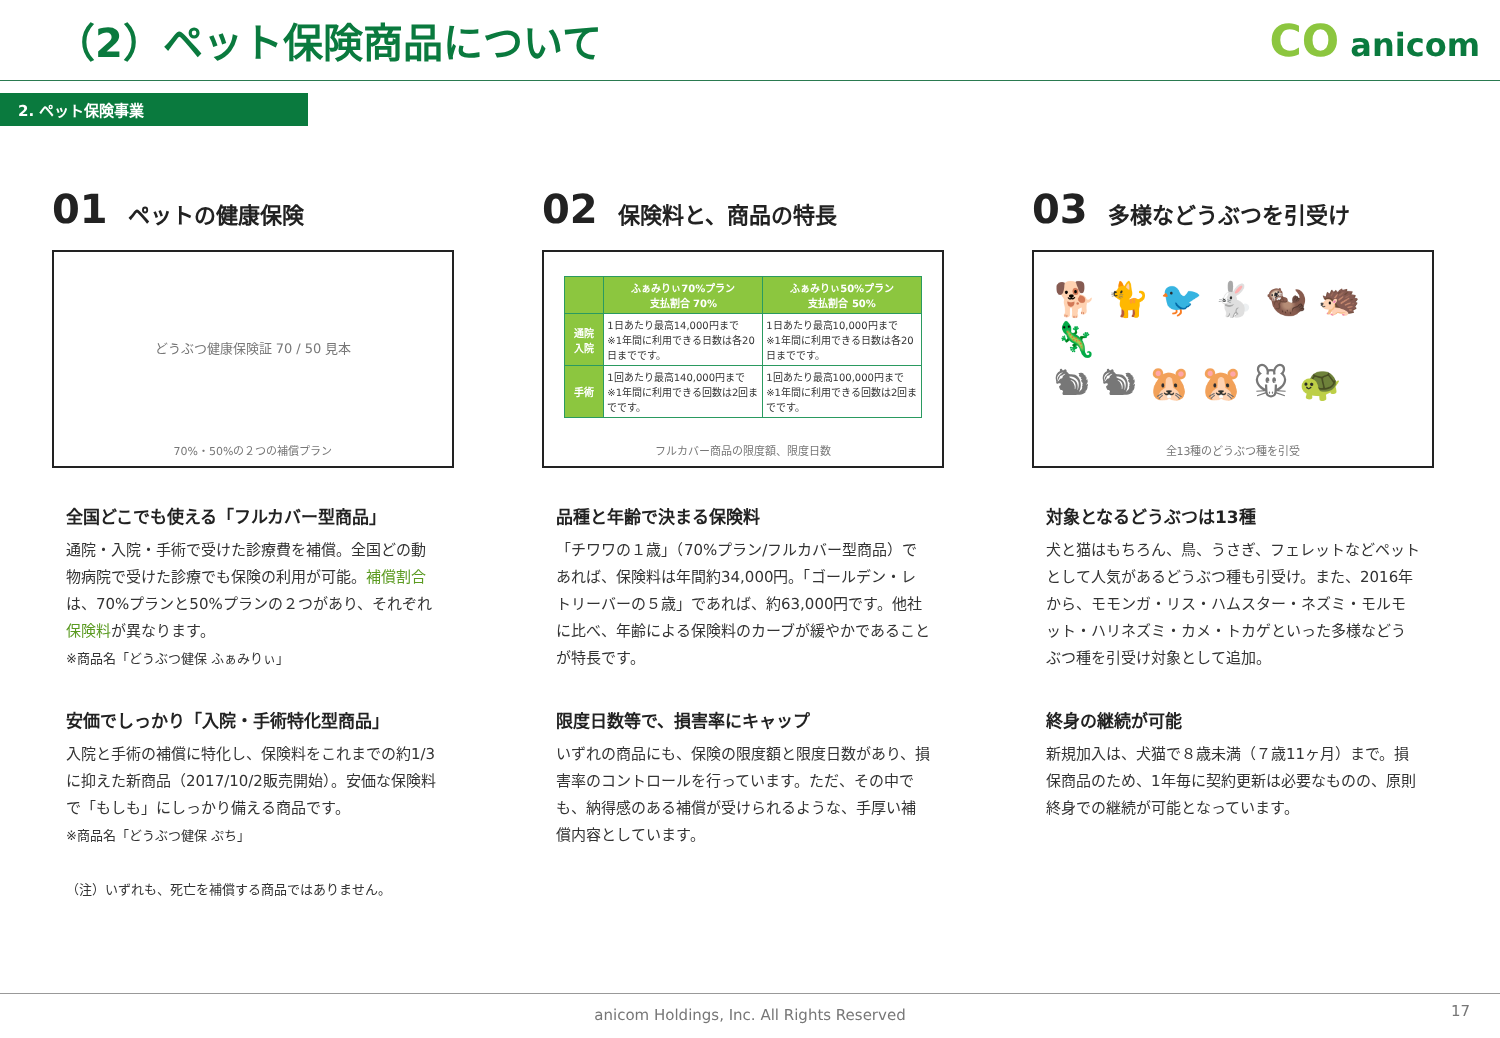（2）ペット保険商品について CO anicom
2. ペット保険事業
01 ペットの健康保険
どうぶつ健康保険証 70 / 50 見本
70%・50%の２つの補償プラン
全国どこでも使える「フルカバー型商品」
通院・入院・手術で受けた診療費を補償。全国どの動物病院で受けた診療でも保険の利用が可能。補償割合は、70%プランと50%プランの２つがあり、それぞれ保険料が異なります。
※商品名「どうぶつ健保 ふぁみりぃ」
安価でしっかり「入院・手術特化型商品」
入院と手術の補償に特化し、保険料をこれまでの約1/3に抑えた新商品（2017/10/2販売開始）。安価な保険料で「もしも」にしっかり備える商品です。
※商品名「どうぶつ健保 ぷち」
（注）いずれも、死亡を補償する商品ではありません。
02 保険料と、商品の特長
| | ふぁみりぃ70%プラン 支払割合 70% | ふぁみりぃ50%プラン 支払割合 50% |
| --- | --- | --- |
| 通院 入院 | 1日あたり最高14,000円まで ※1年間に利用できる日数は各20日までです。 | 1日あたり最高10,000円まで ※1年間に利用できる日数は各20日までです。 |
| 手術 | 1回あたり最高140,000円まで ※1年間に利用できる回数は2回までです。 | 1回あたり最高100,000円まで ※1年間に利用できる回数は2回までです。 |
フルカバー商品の限度額、限度日数
品種と年齢で決まる保険料
「チワワの１歳」（70%プラン/フルカバー型商品）であれば、保険料は年間約34,000円。「ゴールデン・レトリーバーの５歳」であれば、約63,000円です。他社に比べ、年齢による保険料のカーブが緩やかであることが特長です。
限度日数等で、損害率にキャップ
いずれの商品にも、保険の限度額と限度日数があり、損害率のコントロールを行っています。ただ、その中でも、納得感のある補償が受けられるような、手厚い補償内容としています。
03 多様などうぶつを引受け
🐕 🐈 🐦 🐇 🦦 🦔 🦎
🐿 🐿 🐹 🐹 🐭 🐢
全13種のどうぶつ種を引受
対象となるどうぶつは13種
犬と猫はもちろん、鳥、うさぎ、フェレットなどペットとして人気があるどうぶつ種も引受け。また、2016年から、モモンガ・リス・ハムスター・ネズミ・モルモット・ハリネズミ・カメ・トカゲといった多様などうぶつ種を引受け対象として追加。
終身の継続が可能
新規加入は、犬猫で８歳未満（７歳11ヶ月）まで。損保商品のため、1年毎に契約更新は必要なものの、原則終身での継続が可能となっています。
anicom Holdings, Inc. All Rights Reserved 17